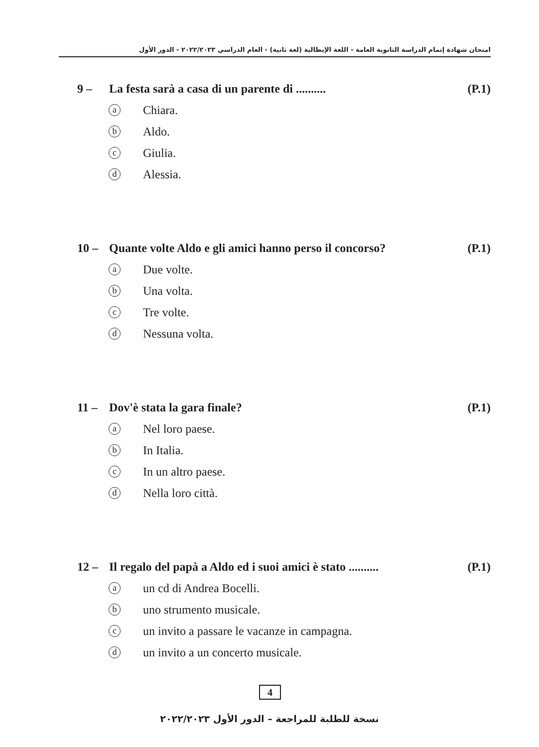امتحان شهادة إتمام الدراسة الثانوية العامة - اللغة الإيطالية (لغة ثانية) - العام الدراسي ٢٠٢٢/٢٠٢٣ - الدور الأول
9 – La festa sarà a casa di un parente di ..........
(P.1)
a Chiara.
b Aldo.
c Giulia.
d Alessia.
10 – Quante volte Aldo e gli amici hanno perso il concorso?
(P.1)
a Due volte.
b Una volta.
c Tre volte.
d Nessuna volta.
11 – Dov'è stata la gara finale?
(P.1)
a Nel loro paese.
b In Italia.
c In un altro paese.
d Nella loro città.
12 – Il regalo del papà a Aldo ed i suoi amici è stato ..........
(P.1)
aun cd di Andrea Bocelli.
buno strumento musicale.
cun invito a passare le vacanze in campagna.
dun invito a un concerto musicale.
4
نسخة للطلبة للمراجعة – الدور الأول ٢٠٢٢/٢٠٢٣